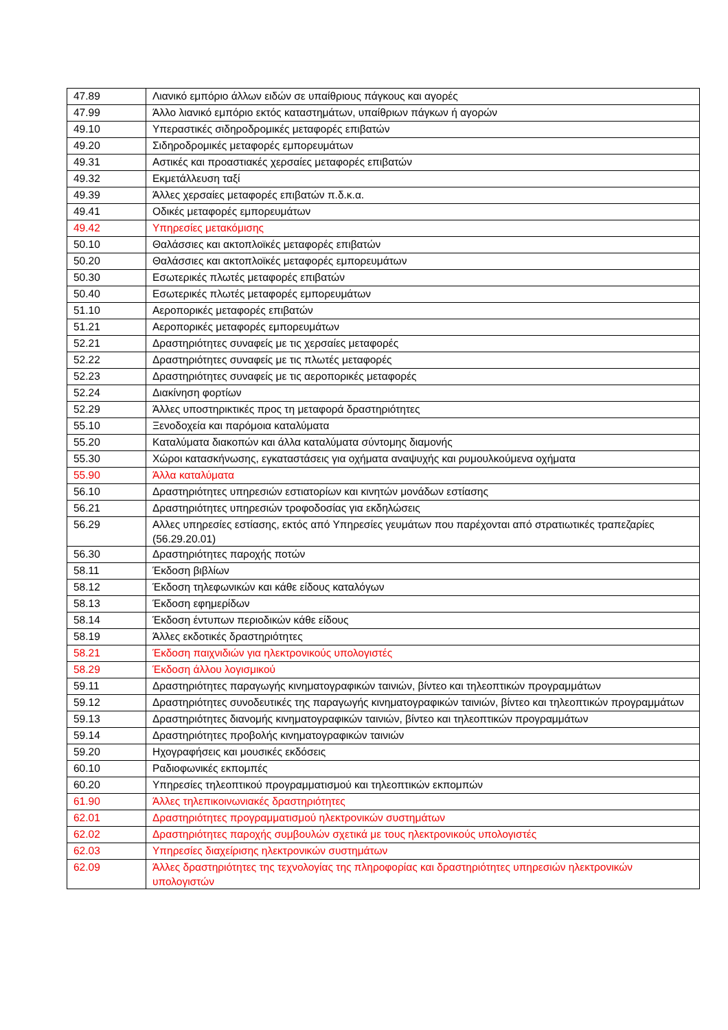| 47.89 | Λιανικό εμπόριο άλλων ειδών σε υπαίθριους πάγκους και αγορές |
| 47.99 | Άλλο λιανικό εμπόριο εκτός καταστημάτων, υπαίθριων πάγκων ή αγορών |
| 49.10 | Υπεραστικές σιδηροδρομικές μεταφορές επιβατών |
| 49.20 | Σιδηροδρομικές μεταφορές εμπορευμάτων |
| 49.31 | Αστικές και προαστιακές χερσαίες μεταφορές επιβατών |
| 49.32 | Εκμετάλλευση ταξί |
| 49.39 | Άλλες χερσαίες μεταφορές επιβατών π.δ.κ.α. |
| 49.41 | Οδικές μεταφορές εμπορευμάτων |
| 49.42 | Υπηρεσίες μετακόμισης |
| 50.10 | Θαλάσσιες και ακτοπλοϊκές μεταφορές επιβατών |
| 50.20 | Θαλάσσιες και ακτοπλοϊκές μεταφορές εμπορευμάτων |
| 50.30 | Εσωτερικές πλωτές μεταφορές επιβατών |
| 50.40 | Εσωτερικές πλωτές μεταφορές εμπορευμάτων |
| 51.10 | Αεροπορικές μεταφορές επιβατών |
| 51.21 | Αεροπορικές μεταφορές εμπορευμάτων |
| 52.21 | Δραστηριότητες συναφείς με τις χερσαίες μεταφορές |
| 52.22 | Δραστηριότητες συναφείς με τις πλωτές μεταφορές |
| 52.23 | Δραστηριότητες συναφείς με τις αεροπορικές μεταφορές |
| 52.24 | Διακίνηση φορτίων |
| 52.29 | Άλλες υποστηρικτικές προς τη μεταφορά δραστηριότητες |
| 55.10 | Ξενοδοχεία και παρόμοια καταλύματα |
| 55.20 | Καταλύματα διακοπών και άλλα καταλύματα σύντομης διαμονής |
| 55.30 | Χώροι κατασκήνωσης, εγκαταστάσεις για οχήματα αναψυχής και ρυμουλκούμενα οχήματα |
| 55.90 | Άλλα καταλύματα |
| 56.10 | Δραστηριότητες υπηρεσιών εστιατορίων και κινητών μονάδων εστίασης |
| 56.21 | Δραστηριότητες υπηρεσιών τροφοδοσίας για εκδηλώσεις |
| 56.29 | Αλλες υπηρεσίες εστίασης, εκτός από Υπηρεσίες γευμάτων που παρέχονται από στρατιωτικές τραπεζαρίες (56.29.20.01) |
| 56.30 | Δραστηριότητες παροχής ποτών |
| 58.11 | Έκδοση βιβλίων |
| 58.12 | Έκδοση τηλεφωνικών και κάθε είδους καταλόγων |
| 58.13 | Έκδοση εφημερίδων |
| 58.14 | Έκδοση έντυπων περιοδικών κάθε είδους |
| 58.19 | Άλλες εκδοτικές δραστηριότητες |
| 58.21 | Έκδοση παιχνιδιών για ηλεκτρονικούς υπολογιστές |
| 58.29 | Έκδοση άλλου λογισμικού |
| 59.11 | Δραστηριότητες παραγωγής κινηματογραφικών ταινιών, βίντεο και τηλεοπτικών προγραμμάτων |
| 59.12 | Δραστηριότητες συνοδευτικές της παραγωγής κινηματογραφικών ταινιών, βίντεο και τηλεοπτικών προγραμμάτων |
| 59.13 | Δραστηριότητες διανομής κινηματογραφικών ταινιών, βίντεο και τηλεοπτικών προγραμμάτων |
| 59.14 | Δραστηριότητες προβολής κινηματογραφικών ταινιών |
| 59.20 | Ηχογραφήσεις και μουσικές εκδόσεις |
| 60.10 | Ραδιοφωνικές εκπομπές |
| 60.20 | Υπηρεσίες τηλεοπτικού προγραμματισμού και τηλεοπτικών εκπομπών |
| 61.90 | Άλλες τηλεπικοινωνιακές δραστηριότητες |
| 62.01 | Δραστηριότητες προγραμματισμού ηλεκτρονικών συστημάτων |
| 62.02 | Δραστηριότητες παροχής συμβουλών σχετικά με τους ηλεκτρονικούς υπολογιστές |
| 62.03 | Υπηρεσίες διαχείρισης ηλεκτρονικών συστημάτων |
| 62.09 | Άλλες δραστηριότητες της τεχνολογίας της πληροφορίας και δραστηριότητες υπηρεσιών ηλεκτρονικών υπολογιστών |